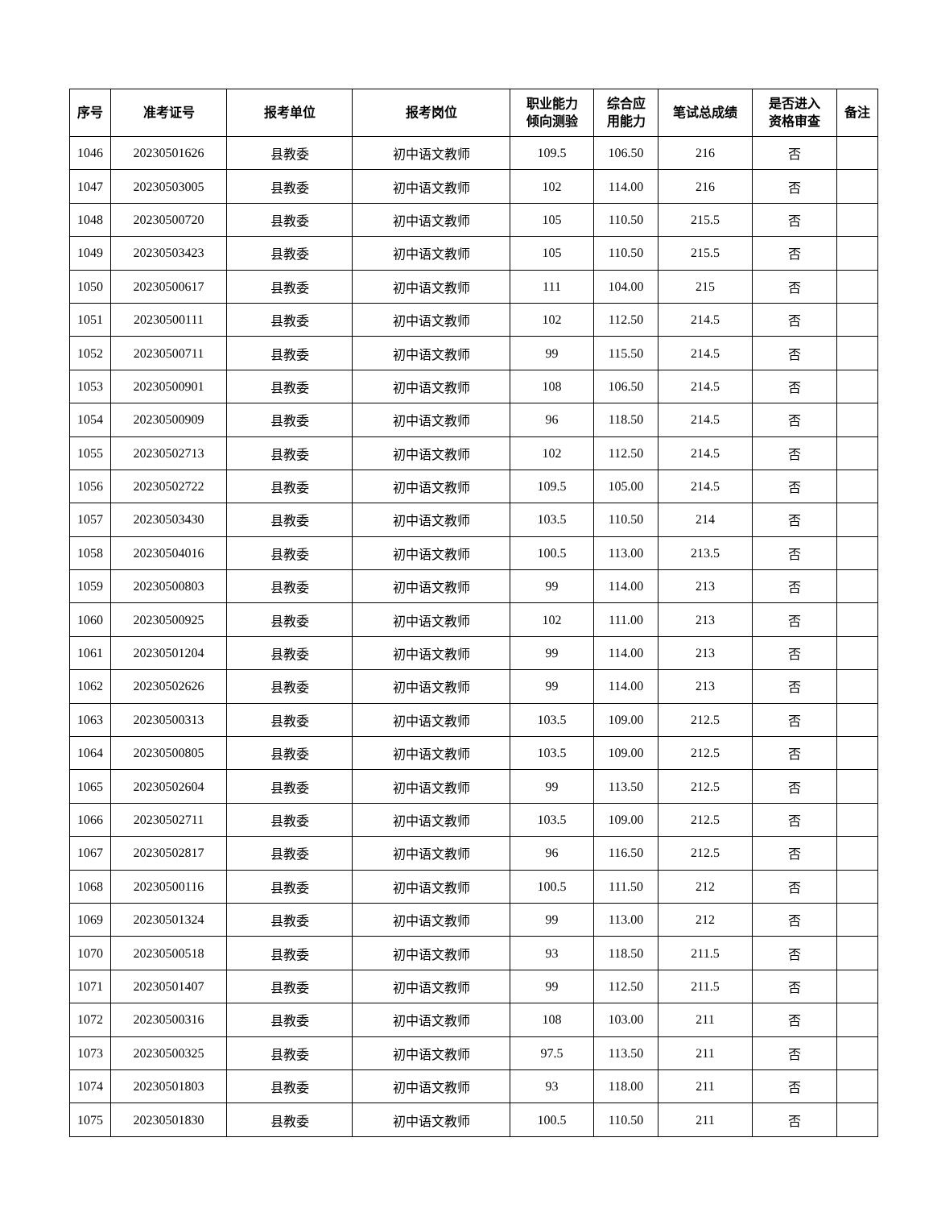| 序号 | 准考证号 | 报考单位 | 报考岗位 | 职业能力 倾向测验 | 综合应 用能力 | 笔试总成绩 | 是否进入 资格审查 | 备注 |
| --- | --- | --- | --- | --- | --- | --- | --- | --- |
| 1046 | 20230501626 | 县教委 | 初中语文教师 | 109.5 | 106.50 | 216 | 否 | |
| 1047 | 20230503005 | 县教委 | 初中语文教师 | 102 | 114.00 | 216 | 否 | |
| 1048 | 20230500720 | 县教委 | 初中语文教师 | 105 | 110.50 | 215.5 | 否 | |
| 1049 | 20230503423 | 县教委 | 初中语文教师 | 105 | 110.50 | 215.5 | 否 | |
| 1050 | 20230500617 | 县教委 | 初中语文教师 | 111 | 104.00 | 215 | 否 | |
| 1051 | 20230500111 | 县教委 | 初中语文教师 | 102 | 112.50 | 214.5 | 否 | |
| 1052 | 20230500711 | 县教委 | 初中语文教师 | 99 | 115.50 | 214.5 | 否 | |
| 1053 | 20230500901 | 县教委 | 初中语文教师 | 108 | 106.50 | 214.5 | 否 | |
| 1054 | 20230500909 | 县教委 | 初中语文教师 | 96 | 118.50 | 214.5 | 否 | |
| 1055 | 20230502713 | 县教委 | 初中语文教师 | 102 | 112.50 | 214.5 | 否 | |
| 1056 | 20230502722 | 县教委 | 初中语文教师 | 109.5 | 105.00 | 214.5 | 否 | |
| 1057 | 20230503430 | 县教委 | 初中语文教师 | 103.5 | 110.50 | 214 | 否 | |
| 1058 | 20230504016 | 县教委 | 初中语文教师 | 100.5 | 113.00 | 213.5 | 否 | |
| 1059 | 20230500803 | 县教委 | 初中语文教师 | 99 | 114.00 | 213 | 否 | |
| 1060 | 20230500925 | 县教委 | 初中语文教师 | 102 | 111.00 | 213 | 否 | |
| 1061 | 20230501204 | 县教委 | 初中语文教师 | 99 | 114.00 | 213 | 否 | |
| 1062 | 20230502626 | 县教委 | 初中语文教师 | 99 | 114.00 | 213 | 否 | |
| 1063 | 20230500313 | 县教委 | 初中语文教师 | 103.5 | 109.00 | 212.5 | 否 | |
| 1064 | 20230500805 | 县教委 | 初中语文教师 | 103.5 | 109.00 | 212.5 | 否 | |
| 1065 | 20230502604 | 县教委 | 初中语文教师 | 99 | 113.50 | 212.5 | 否 | |
| 1066 | 20230502711 | 县教委 | 初中语文教师 | 103.5 | 109.00 | 212.5 | 否 | |
| 1067 | 20230502817 | 县教委 | 初中语文教师 | 96 | 116.50 | 212.5 | 否 | |
| 1068 | 20230500116 | 县教委 | 初中语文教师 | 100.5 | 111.50 | 212 | 否 | |
| 1069 | 20230501324 | 县教委 | 初中语文教师 | 99 | 113.00 | 212 | 否 | |
| 1070 | 20230500518 | 县教委 | 初中语文教师 | 93 | 118.50 | 211.5 | 否 | |
| 1071 | 20230501407 | 县教委 | 初中语文教师 | 99 | 112.50 | 211.5 | 否 | |
| 1072 | 20230500316 | 县教委 | 初中语文教师 | 108 | 103.00 | 211 | 否 | |
| 1073 | 20230500325 | 县教委 | 初中语文教师 | 97.5 | 113.50 | 211 | 否 | |
| 1074 | 20230501803 | 县教委 | 初中语文教师 | 93 | 118.00 | 211 | 否 | |
| 1075 | 20230501830 | 县教委 | 初中语文教师 | 100.5 | 110.50 | 211 | 否 | |